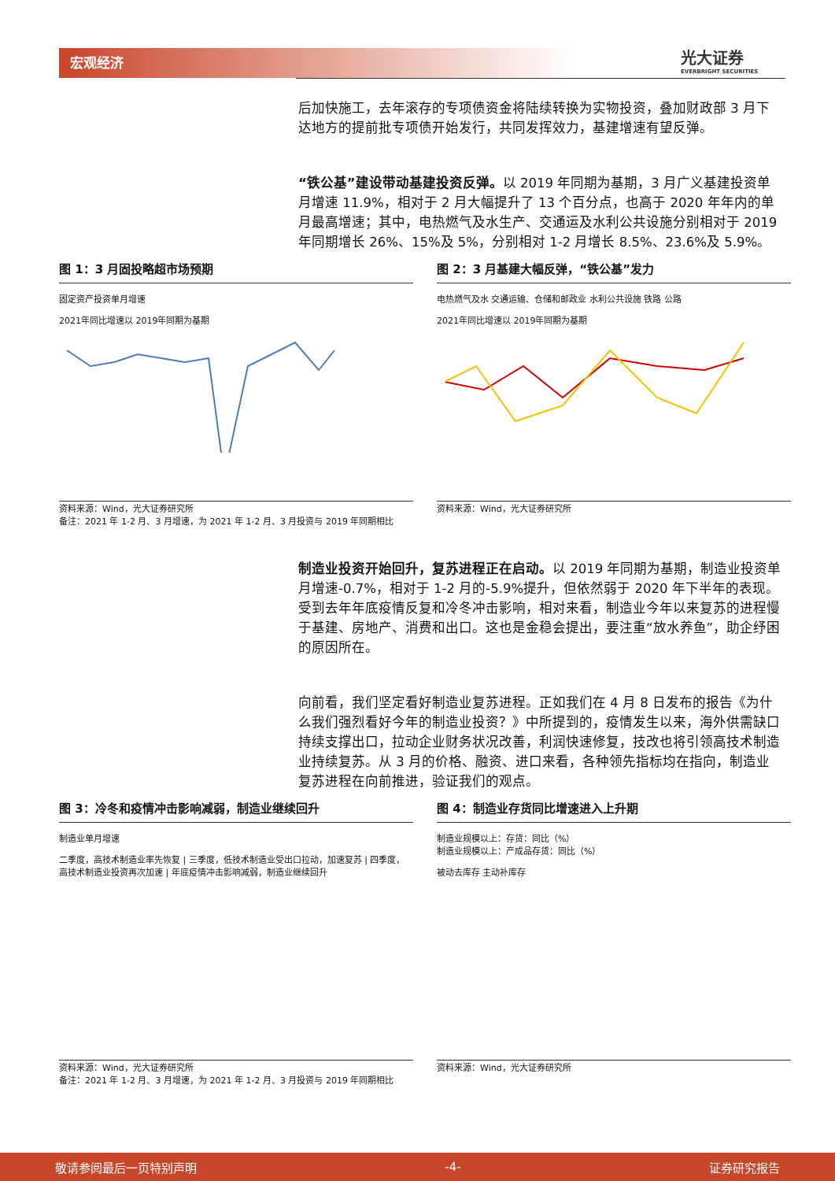宏观经济 光大证券
EVERBRIGHT SECURITIES
后加快施工，去年滚存的专项债资金将陆续转换为实物投资，叠加财政部 3 月下达地方的提前批专项债开始发行，共同发挥效力，基建增速有望反弹。
“铁公基”建设带动基建投资反弹。以 2019 年同期为基期，3 月广义基建投资单月增速 11.9%，相对于 2 月大幅提升了 13 个百分点，也高于 2020 年年内的单月最高增速；其中，电热燃气及水生产、交通运及水利公共设施分别相对于 2019 年同期增长 26%、15%及 5%，分别相对 1-2 月增长 8.5%、23.6%及 5.9%。
图 1：3 月固投略超市场预期
固定资产投资单月增速
2021年同比增速以 2019年同期为基期
资料来源：Wind，光大证券研究所
备注：2021 年 1-2 月、3 月增速，为 2021 年 1-2 月、3 月投资与 2019 年同期相比
图 2：3 月基建大幅反弹，“铁公基”发力
电热燃气及水 交通运输、仓储和邮政业 水利公共设施 铁路 公路
2021年同比增速以 2019年同期为基期
资料来源：Wind，光大证券研究所
制造业投资开始回升，复苏进程正在启动。以 2019 年同期为基期，制造业投资单月增速-0.7%，相对于 1-2 月的-5.9%提升，但依然弱于 2020 年下半年的表现。受到去年年底疫情反复和冷冬冲击影响，相对来看，制造业今年以来复苏的进程慢于基建、房地产、消费和出口。这也是金稳会提出，要注重“放水养鱼”，助企纾困的原因所在。
向前看，我们坚定看好制造业复苏进程。正如我们在 4 月 8 日发布的报告《为什么我们强烈看好今年的制造业投资？》中所提到的，疫情发生以来，海外供需缺口持续支撑出口，拉动企业财务状况改善，利润快速修复，技改也将引领高技术制造业持续复苏。从 3 月的价格、融资、进口来看，各种领先指标均在指向，制造业复苏进程在向前推进，验证我们的观点。
图 3：冷冬和疫情冲击影响减弱，制造业继续回升
制造业单月增速
二季度，高技术制造业率先恢复 | 三季度，低技术制造业受出口拉动，加速复苏 | 四季度，高技术制造业投资再次加速 | 年底疫情冲击影响减弱，制造业继续回升
资料来源：Wind，光大证券研究所
备注：2021 年 1-2 月、3 月增速，为 2021 年 1-2 月、3 月投资与 2019 年同期相比
图 4：制造业存货同比增速进入上升期
制造业规模以上：存货：同比（%）
制造业规模以上：产成品存货：同比（%）
被动去库存 主动补库存
资料来源：Wind，光大证券研究所
敬请参阅最后一页特别声明 -4- 证券研究报告